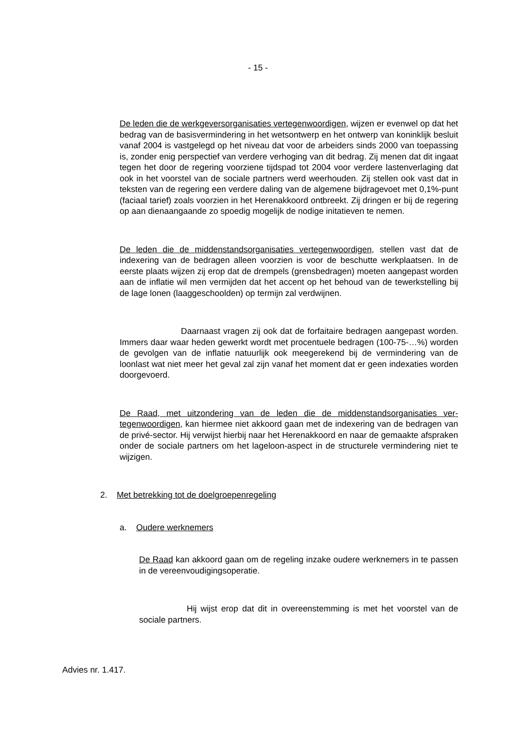- 15 -
De leden die de werkgeversorganisaties vertegenwoordigen, wijzen er evenwel op dat het bedrag van de basisvermindering in het wetsontwerp en het ontwerp van koninklijk besluit vanaf 2004 is vastgelegd op het niveau dat voor de arbei­ders sinds 2000 van toepassing is, zonder enig perspectief van verdere verho­ging van dit bedrag. Zij menen dat dit ingaat tegen het door de regering voor­ziene tijdspad tot 2004 voor verdere lastenverlaging dat ook in het voorstel van de sociale partners werd weerhouden. Zij stellen ook vast dat in teksten van de regering een verdere daling van de algemene bijdragevoet met 0,1%-punt (fa­ciaal tarief) zoals voorzien in het Herenakkoord ontbreekt. Zij dringen er bij de regering op aan dienaangaande zo spoedig mogelijk de nodige initatieven te nemen.
De leden die de middenstandsorganisaties vertegenwoordigen, stellen vast dat de indexering van de bedragen alleen voorzien is voor de beschutte werkplaat­sen. In de eerste plaats wijzen zij erop dat de drempels (grensbedragen) moe­ten aangepast worden aan de inflatie wil men vermijden dat het accent op het behoud van de tewerkstelling bij de lage lonen (laaggeschoolden) op termijn zal verdwijnen.
Daarnaast vragen zij ook dat de forfaitaire bedragen aangepast worden. Immers daar waar heden gewerkt wordt met procentuele bedragen (100-75-…%) worden de gevolgen van de inflatie natuurlijk ook meegerekend bij de vermindering van de loonlast wat niet meer het geval zal zijn vanaf het moment dat er geen indexaties worden doorgevoerd.
De Raad, met uitzondering van de leden die de middenstandsorganisaties ver­tegenwoordigen, kan hiermee niet akkoord gaan met de indexering van de be­dragen van de privé-sector. Hij verwijst hierbij naar het Herenakkoord en naar de gemaakte afspraken onder de sociale partners om het lageloon-aspect in de structurele vermindering niet te wijzigen.
2. Met betrekking tot de doelgroepenregeling
a. Oudere werknemers
De Raad kan akkoord gaan om de regeling inzake oudere werknemers in te passen in de vereenvoudigingsoperatie.
Hij wijst erop dat dit in overeenstemming is met het voorstel van de sociale partners.
Advies nr. 1.417.